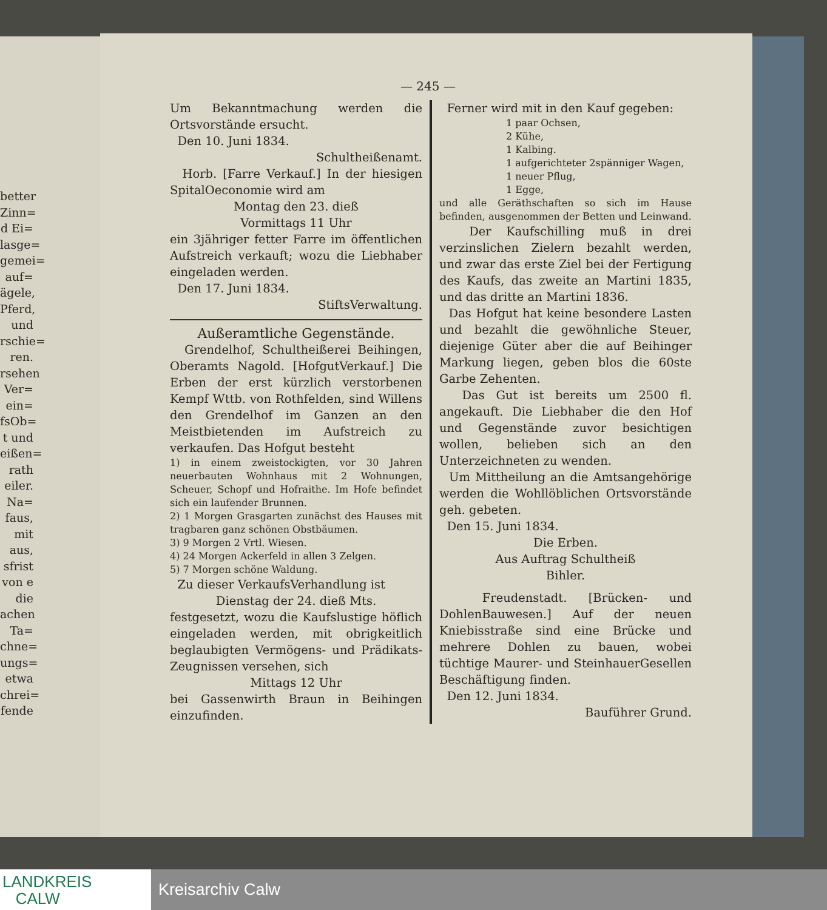better Zinn= d Ei= lasge= gemei= auf= ägele, Pferd, und rschie= ren. rsehen Ver= ein= fsOb= t und eißen= rath eiler. Na= faus, mit aus, sfrist von e die achen Ta= chne= ungs= etwa chrei= fende
— 245 —
Um Bekanntmachung werden die Ortsvorstände ersucht.
Den 10. Juni 1834.
Schultheißenamt.
Horb. [Farre Verkauf.] In der hiesigen SpitalOeconomie wird am
Montag den 23. dieß
Vormittags 11 Uhr
ein 3jähriger fetter Farre im öffentlichen Aufstreich verkauft; wozu die Liebhaber eingeladen werden.
Den 17. Juni 1834.
StiftsVerwaltung.
Außeramtliche Gegenstände.
Grendelhof, Schultheißerei Beihingen, Oberamts Nagold. [HofgutVerkauf.] Die Erben der erst kürzlich verstorbenen Kempf Wttb. von Rothfelden, sind Willens den Grendelhof im Ganzen an den Meistbietenden im Aufstreich zu verkaufen. Das Hofgut besteht
1) in einem zweistockigten, vor 30 Jahren neuerbauten Wohnhaus mit 2 Wohnungen, Scheuer, Schopf und Hofraithe. Im Hofe befindet sich ein laufender Brunnen.
2) 1 Morgen Grasgarten zunächst des Hauses mit tragbaren ganz schönen Obstbäumen.
3) 9 Morgen 2 Vrtl. Wiesen.
4) 24 Morgen Ackerfeld in allen 3 Zelgen.
5) 7 Morgen schöne Waldung.
Zu dieser VerkaufsVerhandlung ist
Dienstag der 24. dieß Mts.
festgesetzt, wozu die Kaufslustige höflich eingeladen werden, mit obrigkeitlich beglaubigten Vermögens- und Prädikats-Zeugnissen versehen, sich
Mittags 12 Uhr
bei Gassenwirth Braun in Beihingen einzufinden.
Ferner wird mit in den Kauf gegeben:
1 paar Ochsen,
2 Kühe,
1 Kalbing.
1 aufgerichteter 2spänniger Wagen,
1 neuer Pflug,
1 Egge,
und alle Geräthschaften so sich im Hause befinden, ausgenommen der Betten und Leinwand.
Der Kaufschilling muß in drei verzinslichen Zielern bezahlt werden, und zwar das erste Ziel bei der Fertigung des Kaufs, das zweite an Martini 1835, und das dritte an Martini 1836.
Das Hofgut hat keine besondere Lasten und bezahlt die gewöhnliche Steuer, diejenige Güter aber die auf Beihinger Markung liegen, geben blos die 60ste Garbe Zehenten.
Das Gut ist bereits um 2500 fl. angekauft. Die Liebhaber die den Hof und Gegenstände zuvor besichtigen wollen, belieben sich an den Unterzeichneten zu wenden.
Um Mittheilung an die Amtsangehörige werden die Wohllöblichen Ortsvorstände geh. gebeten.
Den 15. Juni 1834.
Die Erben.
Aus Auftrag Schultheiß
Bihler.
Freudenstadt. [Brücken- und DohlenBauwesen.] Auf der neuen Kniebisstraße sind eine Brücke und mehrere Dohlen zu bauen, wobei tüchtige Maurer- und SteinhauerGesellen Beschäftigung finden.
Den 12. Juni 1834.
Bauführer Grund.
LANDKREIS
CALW
Kreisarchiv Calw